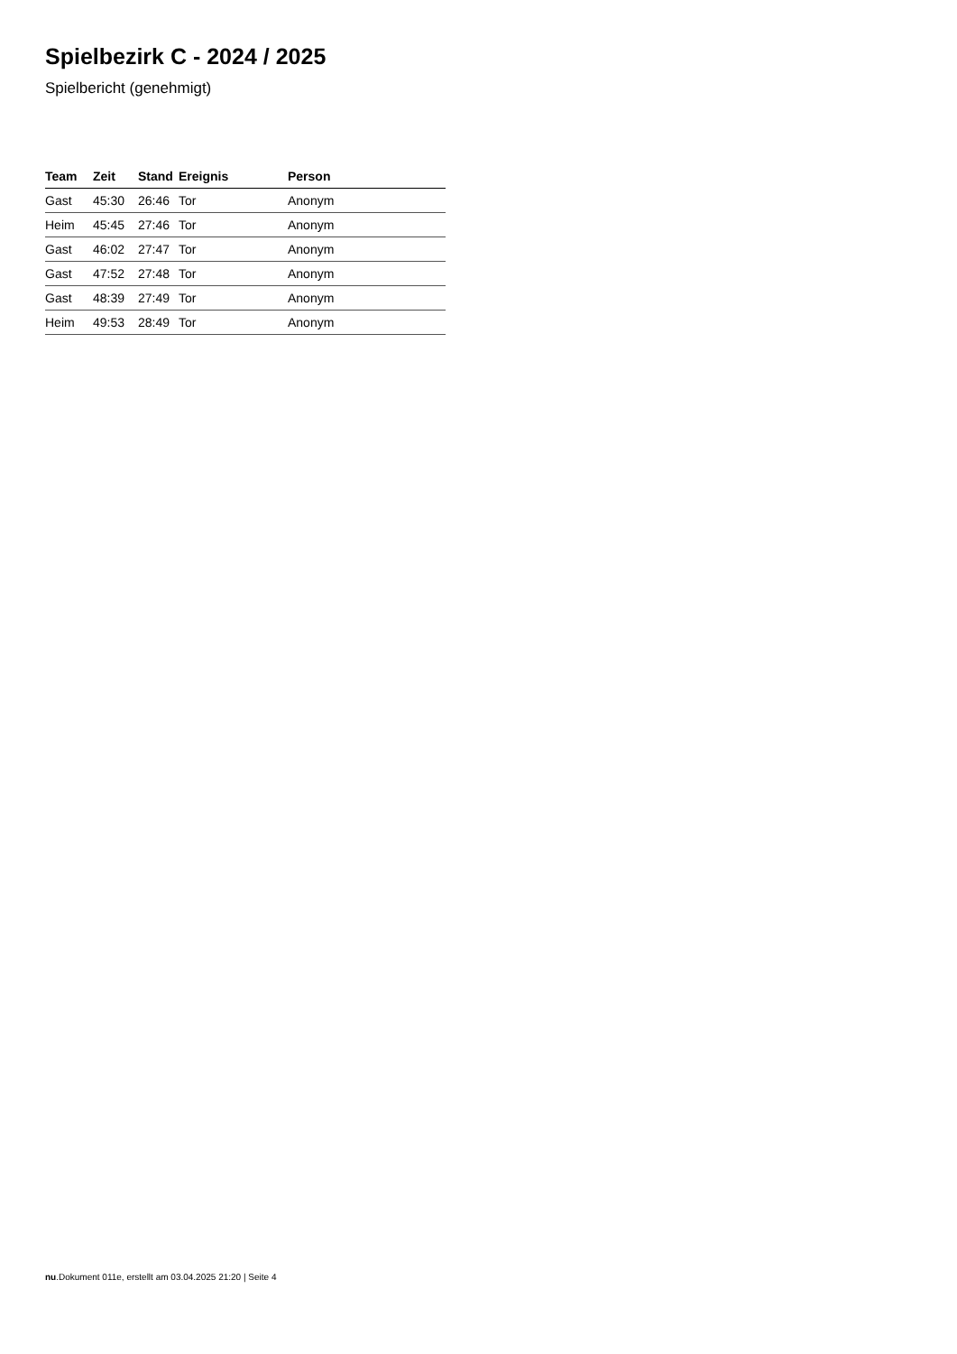Spielbezirk C - 2024 / 2025
Spielbericht (genehmigt)
| Team | Zeit | Stand | Ereignis | Person |
| --- | --- | --- | --- | --- |
| Gast | 45:30 | 26:46 | Tor | Anonym |
| Heim | 45:45 | 27:46 | Tor | Anonym |
| Gast | 46:02 | 27:47 | Tor | Anonym |
| Gast | 47:52 | 27:48 | Tor | Anonym |
| Gast | 48:39 | 27:49 | Tor | Anonym |
| Heim | 49:53 | 28:49 | Tor | Anonym |
nu.Dokument 011e, erstellt am 03.04.2025 21:20 | Seite 4